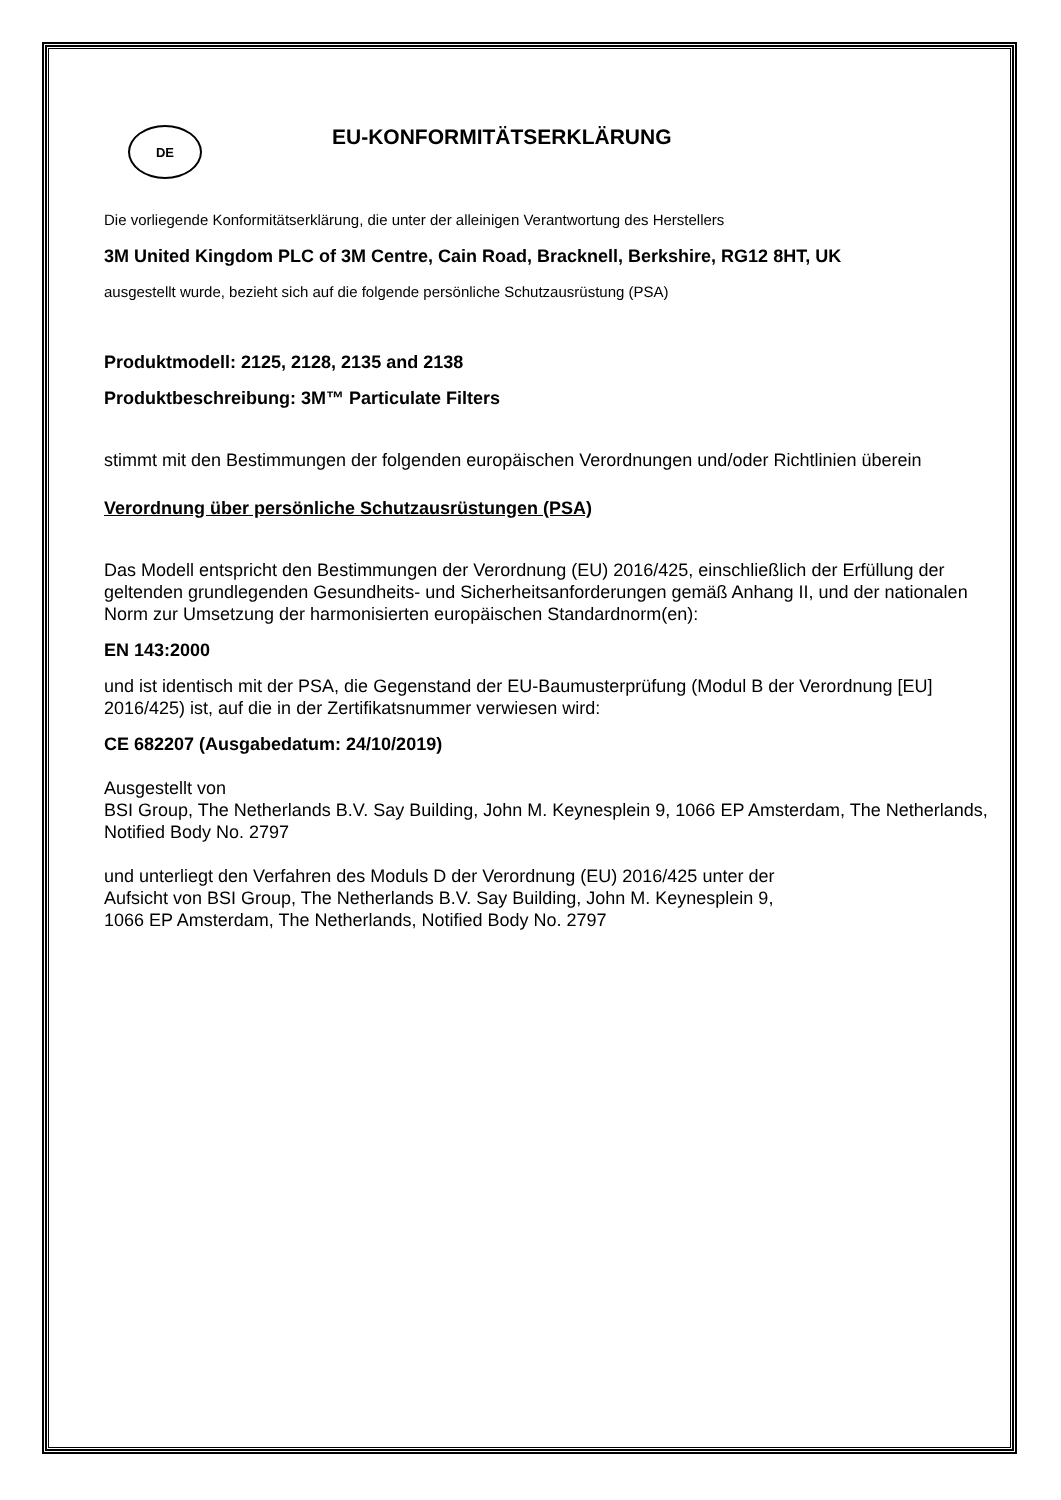DE
EU-KONFORMITÄTSERKLÄRUNG
Die vorliegende Konformitätserklärung, die unter der alleinigen Verantwortung des Herstellers
3M United Kingdom PLC of 3M Centre, Cain Road, Bracknell, Berkshire, RG12 8HT, UK
ausgestellt wurde, bezieht sich auf die folgende persönliche Schutzausrüstung (PSA)
Produktmodell: 2125, 2128, 2135 and 2138
Produktbeschreibung: 3M™ Particulate Filters
stimmt mit den Bestimmungen der folgenden europäischen Verordnungen und/oder Richtlinien überein
Verordnung über persönliche Schutzausrüstungen (PSA)
Das Modell entspricht den Bestimmungen der Verordnung (EU) 2016/425, einschließlich der Erfüllung der geltenden grundlegenden Gesundheits- und Sicherheitsanforderungen gemäß Anhang II, und der nationalen Norm zur Umsetzung der harmonisierten europäischen Standardnorm(en):
EN 143:2000
und ist identisch mit der PSA, die Gegenstand der EU-Baumusterprüfung (Modul B der Verordnung [EU] 2016/425) ist, auf die in der Zertifikatsnummer verwiesen wird:
CE 682207 (Ausgabedatum: 24/10/2019)
Ausgestellt von
BSI Group, The Netherlands B.V. Say Building, John M. Keynesplein 9, 1066 EP Amsterdam, The Netherlands, Notified Body No. 2797
und unterliegt den Verfahren des Moduls D der Verordnung (EU) 2016/425 unter der
Aufsicht von BSI Group, The Netherlands B.V. Say Building, John M. Keynesplein 9,
1066 EP Amsterdam, The Netherlands, Notified Body No. 2797